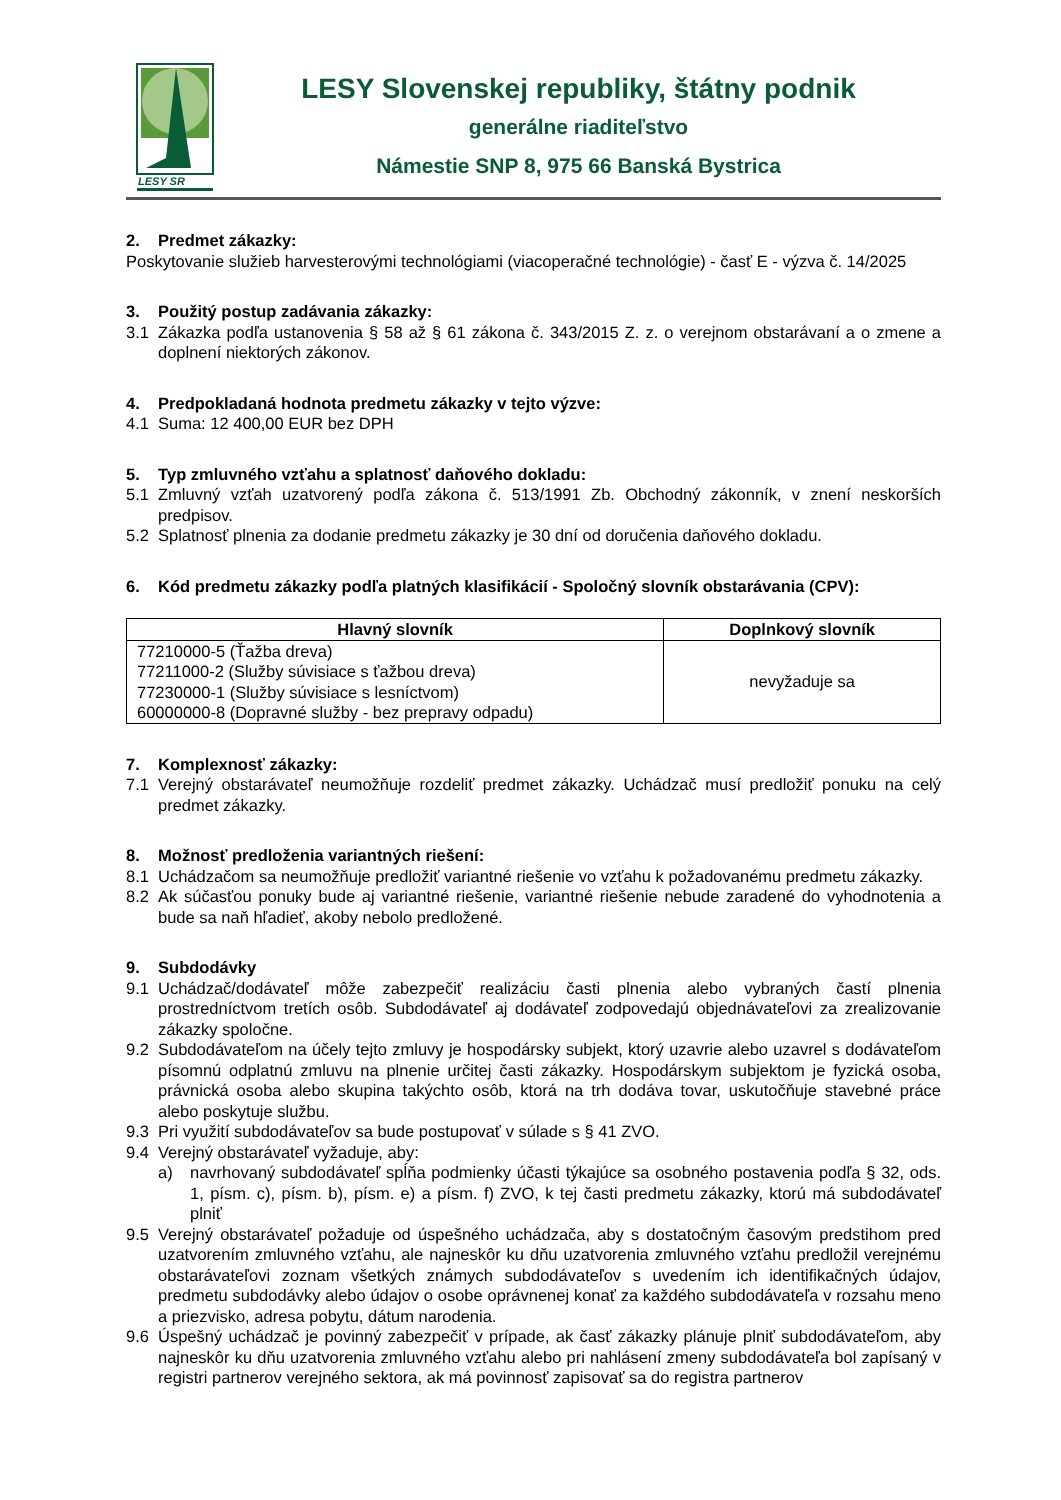LESY SR
LESY Slovenskej republiky, štátny podnik
generálne riaditeľstvo
Námestie SNP 8, 975 66 Banská Bystrica
2. Predmet zákazky:
Poskytovanie služieb harvesterovými technológiami (viacoperačné technológie) - časť E - výzva č. 14/2025
3. Použitý postup zadávania zákazky:
3.1 Zákazka podľa ustanovenia § 58 až § 61 zákona č. 343/2015 Z. z. o verejnom obstarávaní a o zmene a doplnení niektorých zákonov.
4. Predpokladaná hodnota predmetu zákazky v tejto výzve:
4.1 Suma: 12 400,00 EUR bez DPH
5. Typ zmluvného vzťahu a splatnosť daňového dokladu:
5.1 Zmluvný vzťah uzatvorený podľa zákona č. 513/1991 Zb. Obchodný zákonník, v znení neskorších predpisov.
5.2 Splatnosť plnenia za dodanie predmetu zákazky je 30 dní od doručenia daňového dokladu.
6. Kód predmetu zákazky podľa platných klasifikácií - Spoločný slovník obstarávania (CPV):
| Hlavný slovník | Doplnkový slovník |
| --- | --- |
| 77210000-5 (Ťažba dreva) 77211000-2 (Služby súvisiace s ťažbou dreva) 77230000-1 (Služby súvisiace s lesníctvom) 60000000-8 (Dopravné služby - bez prepravy odpadu) | nevyžaduje sa |
7. Komplexnosť zákazky:
7.1 Verejný obstarávateľ neumožňuje rozdeliť predmet zákazky. Uchádzač musí predložiť ponuku na celý predmet zákazky.
8. Možnosť predloženia variantných riešení:
8.1 Uchádzačom sa neumožňuje predložiť variantné riešenie vo vzťahu k požadovanému predmetu zákazky.
8.2 Ak súčasťou ponuky bude aj variantné riešenie, variantné riešenie nebude zaradené do vyhodnotenia a bude sa naň hľadieť, akoby nebolo predložené.
9. Subdodávky
9.1 Uchádzač/dodávateľ môže zabezpečiť realizáciu časti plnenia alebo vybraných častí plnenia prostredníctvom tretích osôb. Subdodávateľ aj dodávateľ zodpovedajú objednávateľovi za zrealizovanie zákazky spoločne.
9.2 Subdodávateľom na účely tejto zmluvy je hospodársky subjekt, ktorý uzavrie alebo uzavrel s dodávateľom písomnú odplatnú zmluvu na plnenie určitej časti zákazky. Hospodárskym subjektom je fyzická osoba, právnická osoba alebo skupina takýchto osôb, ktorá na trh dodáva tovar, uskutočňuje stavebné práce alebo poskytuje službu.
9.3 Pri využití subdodávateľov sa bude postupovať v súlade s § 41 ZVO.
9.4 Verejný obstarávateľ vyžaduje, aby:
a) navrhovaný subdodávateľ spĺňa podmienky účasti týkajúce sa osobného postavenia podľa § 32, ods. 1, písm. c), písm. b), písm. e) a písm. f) ZVO, k tej časti predmetu zákazky, ktorú má subdodávateľ plniť
9.5 Verejný obstarávateľ požaduje od úspešného uchádzača, aby s dostatočným časovým predstihom pred uzatvorením zmluvného vzťahu, ale najneskôr ku dňu uzatvorenia zmluvného vzťahu predložil verejnému obstarávateľovi zoznam všetkých známych subdodávateľov s uvedením ich identifikačných údajov, predmetu subdodávky alebo údajov o osobe oprávnenej konať za každého subdodávateľa v rozsahu meno a priezvisko, adresa pobytu, dátum narodenia.
9.6 Úspešný uchádzač je povinný zabezpečiť v prípade, ak časť zákazky plánuje plniť subdodávateľom, aby najneskôr ku dňu uzatvorenia zmluvného vzťahu alebo pri nahlásení zmeny subdodávateľa bol zapísaný v registri partnerov verejného sektora, ak má povinnosť zapisovať sa do registra partnerov